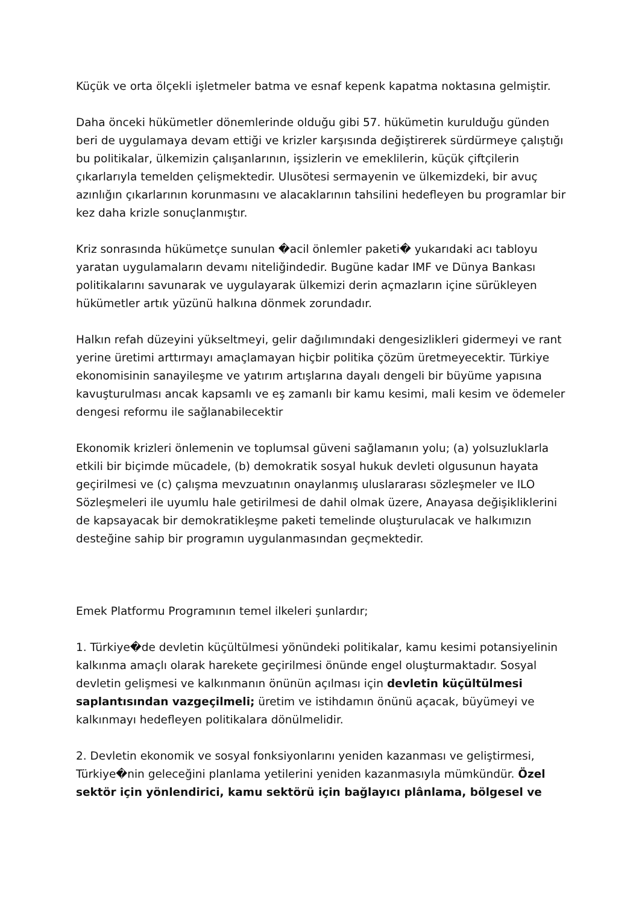Küçük ve orta ölçekli işletmeler batma ve esnaf kepenk kapatma noktasına gelmiştir.
Daha önceki hükümetler dönemlerinde olduğu gibi 57. hükümetin kurulduğu günden beri de uygulamaya devam ettiği ve krizler karşısında değiştirerek sürdürmeye çalıştığı bu politikalar, ülkemizin çalışanlarının, işsizlerin ve emeklilerin, küçük çiftçilerin çıkarlarıyla temelden çelişmektedir. Ulusötesi sermayenin ve ülkemizdeki, bir avuç azınlığın çıkarlarının korunmasını ve alacaklarının tahsilini hedefleyen bu programlar bir kez daha krizle sonuçlanmıştır.
Kriz sonrasında hükümetçe sunulan �acil önlemler paketi� yukarıdaki acı tabloyu yaratan uygulamaların devamı niteliğindedir. Bugüne kadar IMF ve Dünya Bankası politikalarını savunarak ve uygulayarak ülkemizi derin açmazların içine sürükleyen hükümetler artık yüzünü halkına dönmek zorundadır.
Halkın refah düzeyini yükseltmeyi, gelir dağılımındaki dengesizlikleri gidermeyi ve rant yerine üretimi arttırmayı amaçlamayan hiçbir politika çözüm üretmeyecektir. Türkiye ekonomisinin sanayileşme ve yatırım artışlarına dayalı dengeli bir büyüme yapısına kavuşturulması ancak kapsamlı ve eş zamanlı bir kamu kesimi, mali kesim ve ödemeler dengesi reformu ile sağlanabilecektir
Ekonomik krizleri önlemenin ve toplumsal güveni sağlamanın yolu; (a) yolsuzluklarla etkili bir biçimde mücadele, (b) demokratik sosyal hukuk devleti olgusunun hayata geçirilmesi ve (c) çalışma mevzuatının onaylanmış uluslararası sözleşmeler ve ILO Sözleşmeleri ile uyumlu hale getirilmesi de dahil olmak üzere, Anayasa değişikliklerini de kapsayacak bir demokratikleşme paketi temelinde oluşturulacak ve halkımızın desteğine sahip bir programın uygulanmasından geçmektedir.
Emek Platformu Programının temel ilkeleri şunlardır;
1. Türkiye�de devletin küçültülmesi yönündeki politikalar, kamu kesimi potansiyelinin kalkınma amaçlı olarak harekete geçirilmesi önünde engel oluşturmaktadır. Sosyal devletin gelişmesi ve kalkınmanın önünün açılması için devletin küçültülmesi saplantısından vazgeçilmeli; üretim ve istihdamın önünü açacak, büyümeyi ve kalkınmayı hedefleyen politikalara dönülmelidir.
2. Devletin ekonomik ve sosyal fonksiyonlarını yeniden kazanması ve geliştirmesi, Türkiye�nin geleceğini planlama yetilerini yeniden kazanmasıyla mümkündür. Özel sektör için yönlendirici, kamu sektörü için bağlayıcı plânlama, bölgesel ve